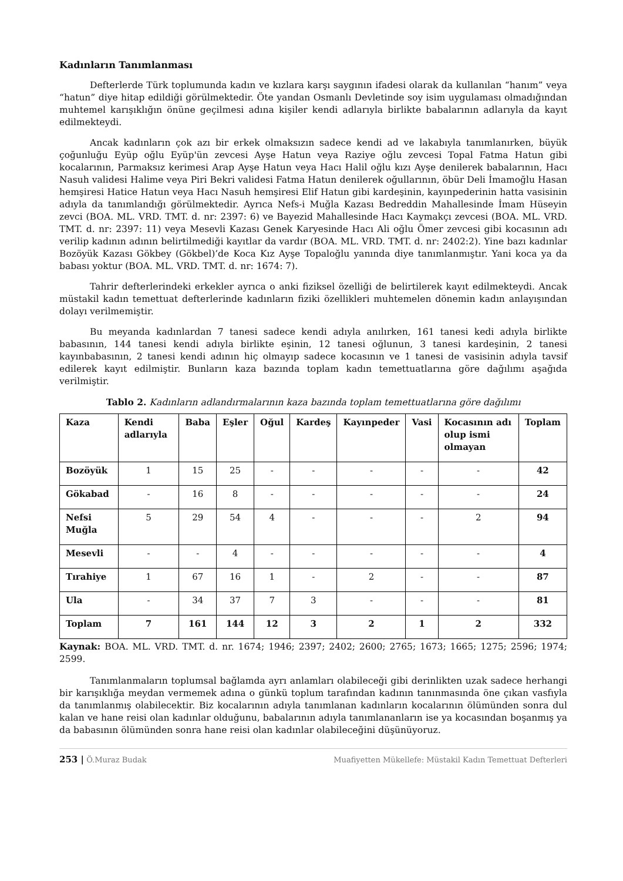Kadınların Tanımlanması
Defterlerde Türk toplumunda kadın ve kızlara karşı saygının ifadesi olarak da kullanılan “hanım” veya “hatun” diye hitap edildiği görülmektedir. Öte yandan Osmanlı Devletinde soy isim uygulaması olmadığından muhtemel karışıklığın önüne geçilmesi adına kişiler kendi adlarıyla birlikte babalarının adlarıyla da kayıt edilmekteydi.
Ancak kadınların çok azı bir erkek olmaksızın sadece kendi ad ve lakabıyla tanımlanırken, büyük çoğunluğu Eyüp oğlu Eyüp'ün zevcesi Ayşe Hatun veya Raziye oğlu zevcesi Topal Fatma Hatun gibi kocalarının, Parmaksız kerimesi Arap Ayşe Hatun veya Hacı Halil oğlu kızı Ayşe denilerek babalarının, Hacı Nasuh validesi Halime veya Piri Bekri validesi Fatma Hatun denilerek oğullarının, öbür Deli İmamoğlu Hasan hemşiresi Hatice Hatun veya Hacı Nasuh hemşiresi Elif Hatun gibi kardeşinin, kayınpederinin hatta vasisinin adıyla da tanımlandığı görülmektedir. Ayrıca Nefs-i Muğla Kazası Bedreddin Mahallesinde İmam Hüseyin zevci (BOA. ML. VRD. TMT. d. nr: 2397: 6) ve Bayezid Mahallesinde Hacı Kaymakçı zevcesi (BOA. ML. VRD. TMT. d. nr: 2397: 11) veya Mesevli Kazası Genek Karyesinde Hacı Ali oğlu Ömer zevcesi gibi kocasının adı verilip kadının adının belirtilmediği kayıtlar da vardır (BOA. ML. VRD. TMT. d. nr: 2402:2). Yine bazı kadınlar Bozöyük Kazası Gökbey (Gökbel)’de Koca Kız Ayşe Topaloğlu yanında diye tanımlanmıştır. Yani koca ya da babası yoktur (BOA. ML. VRD. TMT. d. nr: 1674: 7).
Tahrir defterlerindeki erkekler ayrıca o anki fiziksel özelliği de belirtilerek kayıt edilmekteydi. Ancak müstakil kadın temettuat defterlerinde kadınların fiziki özellikleri muhtemelen dönemin kadın anlayışından dolayı verilmemiştir.
Bu meyanda kadınlardan 7 tanesi sadece kendi adıyla anılırken, 161 tanesi kedi adıyla birlikte babasının, 144 tanesi kendi adıyla birlikte eşinin, 12 tanesi oğlunun, 3 tanesi kardeşinin, 2 tanesi kayınbabasının, 2 tanesi kendi adının hiç olmayıp sadece kocasının ve 1 tanesi de vasisinin adıyla tavsif edilerek kayıt edilmiştir. Bunların kaza bazında toplam kadın temettuatlarına göre dağılımı aşağıda verilmiştir.
Tablo 2. Kadınların adlandırmalarının kaza bazında toplam temettuatlarına göre dağılımı
| Kaza | Kendi adlarıyla | Baba | Eşler | Oğul | Kardeş | Kayınpeder | Vasi | Kocasının adı olup ismi olmayan | Toplam |
| --- | --- | --- | --- | --- | --- | --- | --- | --- | --- |
| Bozöyük | 1 | 15 | 25 | - | - | - | - | - | 42 |
| Gökabad | - | 16 | 8 | - | - | - | - | - | 24 |
| Nefsi Muğla | 5 | 29 | 54 | 4 | - | - | - | 2 | 94 |
| Mesevli | - | - | 4 | - | - | - | - | - | 4 |
| Tırahiye | 1 | 67 | 16 | 1 | - | 2 | - | - | 87 |
| Ula | - | 34 | 37 | 7 | 3 | - | - | - | 81 |
| Toplam | 7 | 161 | 144 | 12 | 3 | 2 | 1 | 2 | 332 |
Kaynak: BOA. ML. VRD. TMT. d. nr. 1674; 1946; 2397; 2402; 2600; 2765; 1673; 1665; 1275; 2596; 1974; 2599.
Tanımlanmaların toplumsal bağlamda ayrı anlamları olabileceği gibi derinlikten uzak sadece herhangi bir karışıklığa meydan vermemek adına o günkü toplum tarafından kadının tanınmasında öne çıkan vasfıyla da tanımlanmış olabilecektir. Biz kocalarının adıyla tanımlanan kadınların kocalarının ölümünden sonra dul kalan ve hane reisi olan kadınlar olduğunu, babalarının adıyla tanımlananların ise ya kocasından boşanmış ya da babasının ölümünden sonra hane reisi olan kadınlar olabileceğini düşünüyoruz.
253 | Ö.Muraz Budak Muafiyetten Mükellefe: Müstakil Kadın Temettuat Defterleri